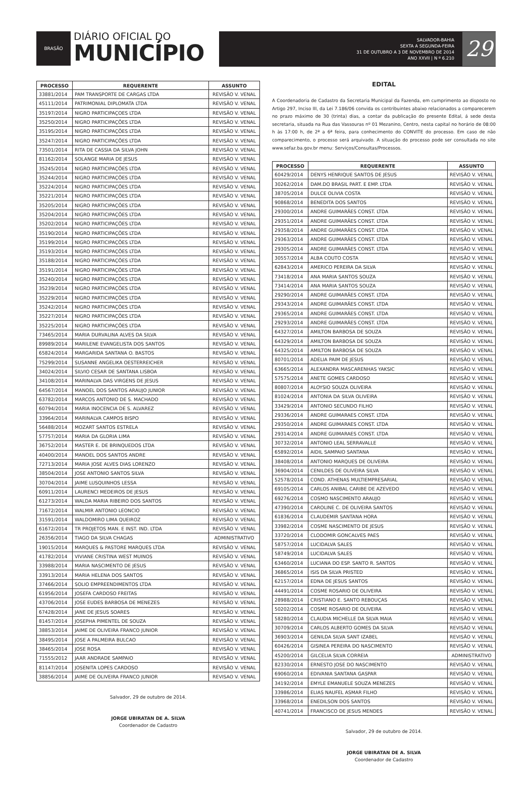BRASÃO
DIÁRIO OFICIAL DO
MUNICÍPIO
SALVADOR-BAHIA
SEXTA A SEGUNDA-FEIRA
31 DE OUTUBRO A 3 DE NOVEMBRO DE 2014
ANO XXVII | N º 6.210
29
| PROCESSO | REQUERENTE | ASSUNTO |
| --- | --- | --- |
| 33881/2014 | PAM TRANSPORTE DE CARGAS LTDA | REVISÃO V. VENAL |
| 45111/2014 | PATRIMONIAL DIPLOMATA LTDA | REVISÃO V. VENAL |
| 35197/2014 | NIGRO PARTICIPAÇOES LTDA | REVISÃO V. VENAL |
| 35250/2014 | NIGRO PARTICIPAÇÕES LTDA | REVISÃO V. VENAL |
| 35195/2014 | NIGRO PARTICIPAÇÕES LTDA | REVISÃO V. VENAL |
| 35247/2014 | NIGRO PARTICIPAÇÕES LTDA | REVISÃO V. VENAL |
| 73501/2014 | RITA DE CASSIA DA SILVA JOHN | REVISÃO V. VENAL |
| 81162/2014 | SOLANGE MARIA DE JESUS | REVISÃO V. VENAL |
| 35245/2014 | NIGRO PARTICIPAÇÕES LTDA | REVISÃO V. VENAL |
| 35244/2014 | NIGRO PARTICIPAÇÕES LTDA | REVISÃO V. VENAL |
| 35224/2014 | NIGRO PARTICIPAÇÕES LTDA | REVISÃO V. VENAL |
| 35221/2014 | NIGRO PARTICIPAÇÕES LTDA | REVISÃO V. VENAL |
| 35205/2014 | NIGRO PARTICIPAÇÕES LTDA | REVISÃO V. VENAL |
| 35204/2014 | NIGRO PARTICIPAÇÕES LTDA | REVISÃO V. VENAL |
| 35202/2014 | NIGRO PARTICIPAÇÕES LTDA | REVISÃO V. VENAL |
| 35190/2014 | NIGRO PARTICIPAÇÕES LTDA | REVISÃO V. VENAL |
| 35199/2014 | NIGRO PARTICIPAÇÕES LTDA | REVISÃO V. VENAL |
| 35193/2014 | NIGRO PARTICIPAÇÕES LTDA | REVISÃO V. VENAL |
| 35188/2014 | NIGRO PARTICIPAÇÕES LTDA | REVISÃO V. VENAL |
| 35191/2014 | NIGRO PARTICIPAÇÕES LTDA | REVISÃO V. VENAL |
| 35240/2014 | NIGRO PARTICIPAÇÕES LTDA | REVISÃO V. VENAL |
| 35239/2014 | NIGRO PARTICIPAÇÕES LTDA | REVISÃO V. VENAL |
| 35229/2014 | NIGRO PARTICIPAÇÕES LTDA | REVISÃO V. VENAL |
| 35242/2014 | NIGRO PARTICIPAÇÕES LTDA | REVISÃO V. VENAL |
| 35227/2014 | NIGRO PARTICIPAÇÕES LTDA | REVISÃO V. VENAL |
| 35225/2014 | NIGRO PARTICIPAÇÕES LTDA | REVISÃO V. VENAL |
| 73465/2014 | MARIA DURVALINA ALVES DA SILVA | REVISÃO V. VENAL |
| 89989/2014 | MARILENE EVANGELISTA DOS SANTOS | REVISÃO V. VENAL |
| 65824/2014 | MARGARIDA SANTANA O. BASTOS | REVISÃO V. VENAL |
| 75299/2014 | SUSANNE ANGELIKA OESTERREICHER | REVISÃO V. VENAL |
| 34024/2014 | SILVIO CESAR DE SANTANA LISBOA | REVISÃO V. VENAL |
| 34108/2014 | MARINALVA DAS VIRGENS DE JESUS | REVISÃO V. VENAL |
| 64567/2014 | MANOEL DOS SANTOS ARAUJO JUNIOR | REVISÃO V. VENAL |
| 63782/2014 | MARCOS ANTONIO DE S. MACHADO | REVISÃO V. VENAL |
| 60794/2014 | MARIA INOCENCIA DE S. ALVAREZ | REVISÃO V. VENAL |
| 33964/2014 | MARINALVA CAMPOS BISPO | REVISÃO V. VENAL |
| 56488/2014 | MOZART SANTOS ESTRELA | REVISÃO V. VENAL |
| 57757/2014 | MARIA DA GLORIA LIMA | REVISÃO V. VENAL |
| 36752/2014 | MASTER E. DE BRINQUEDOS LTDA | REVISÃO V. VENAL |
| 40400/2014 | MANOEL DOS SANTOS ANDRE | REVISÃO V. VENAL |
| 72713/2014 | MARIA JOSE ALVES DIAS LORENZO | REVISÃO V. VENAL |
| 38504/2014 | JOSE ANTONIO SANTOS SILVA | REVISÃO V. VENAL |
| 30704/2014 | JAIME LUSQUINHOS LESSA | REVISÃO V. VENAL |
| 60911/2014 | LAURENCI MEDEIROS DE JESUS | REVISÃO V. VENAL |
| 61273/2014 | WALDA MARIA RIBEIRO DOS SANTOS | REVISÃO V. VENAL |
| 71672/2014 | WALMIR ANTONIO LEONCIO | REVISÃO V. VENAL |
| 31591/2014 | WALDOMIRO LIMA QUEIROZ | REVISÃO V. VENAL |
| 61672/2014 | TR PROJETOS MAN. E INST. IND. LTDA | REVISÃO V. VENAL |
| 26356/2014 | TIAGO DA SILVA CHAGAS | ADMINISTRATIVO |
| 19015/2014 | MARQUES & PASTORE MARQUES LTDA | REVISÃO V. VENAL |
| 41782/2014 | VIVIANE CRISTINA WEST MUINOS | REVISÃO V. VENAL |
| 33988/2014 | MARIA NASCIMENTO DE JESUS | REVISÃO V. VENAL |
| 33913/2014 | MARIA HELENA DOS SANTOS | REVISÃO V. VENAL |
| 37466/2014 | SOLIO EMPREENDIMENTOS LTDA | REVISÃO V. VENAL |
| 61956/2014 | JOSEFA CARDOSO FREITAS | REVISÃO V. VENAL |
| 43706/2014 | JOSE EUDES BARBOSA DE MENEZES | REVISÃO V. VENAL |
| 67428/2014 | JANE DE JESUS SOARES | REVISÃO V. VENAL |
| 81457/2014 | JOSEPHA PIMENTEL DE SOUZA | REVISÃO V. VENAL |
| 38853/2014 | JAIME DE OLIVEIRA FRANCO JUNIOR | REVISÃO V. VENAL |
| 38495/2014 | JOSE A PALMEIRA BULCAO | REVISÃO V. VENAL |
| 38465/2014 | JOSE ROSA | REVISÃO V. VENAL |
| 71555/2012 | JAAR ANDRADE SAMPAIO | REVISÃO V. VENAL |
| 81147/2014 | JOSENITA LOPES CARDOSO | REVISÃO V. VENAL |
| 38856/2014 | JAIME DE OLIVEIRA FRANCO JUNIOR | REVISAO V. VENAL |
Salvador, 29 de outubro de 2014.
JORGE UBIRATAN DE A. SILVA
Coordenador de Cadastro
EDITAL
A Coordenadoria de Cadastro da Secretaria Municipal da Fazenda, em cumprimento ao disposto no Artigo 297, Inciso III, da Lei 7.186/06 convida os contribuintes abaixo relacionados a comparecerem no prazo máximo de 30 (trinta) dias, a contar da publicação do presente Edital, á sede desta secretaria, situada na Rua das Vassouras nº 01 Mezanino, Centro, nesta capital no horário de 08:00 h às 17:00 h, de 2ª a 6ª feira, para conhecimento do CONVITE do processo. Em caso de não comparecimento, o processo será arquivado. A situação do processo pode ser consultada no site www.sefaz.ba.gov.br menu: Serviços/Consultas/Processos.
| PROCESSO | REQUERENTE | ASSUNTO |
| --- | --- | --- |
| 60429/2014 | DENYS HENRIQUE SANTOS DE JESUS | REVISÃO V. VENAL |
| 30262/2014 | DAM.DO BRASIL PART. E EMP. LTDA | REVISÃO V. VENAL |
| 38705/2014 | DULCE OLIVIA COSTA | REVISÃO V. VENAL |
| 90868/2014 | BENEDITA DOS SANTOS | REVISÃO V. VENAL |
| 29300/2014 | ANDRE GUIMARÃES CONST. LTDA | REVISÃO V. VENAL |
| 29351/2014 | ANDRE GUIMARÃES CONST. LTDA | REVISÃO V. VENAL |
| 29358/2014 | ANDRE GUIMARÃES CONST. LTDA | REVISÃO V. VENAL |
| 29363/2014 | ANDRE GUIMARÃES CONST. LTDA | REVISÃO V. VENAL |
| 29305/2014 | ANDRE GUIMARÃES CONST. LTDA | REVISÃO V. VENAL |
| 30557/2014 | ALBA COUTO COSTA | REVISÃO V. VENAL |
| 62843/2014 | AMERICO PEREIRA DA SILVA | REVISÃO V. VENAL |
| 73418/2014 | ANA MARIA SANTOS SOUZA | REVISÃO V. VENAL |
| 73414/2014 | ANA MARIA SANTOS SOUZA | REVISÃO V. VENAL |
| 29290/2014 | ANDRE GUIMARÃES CONST. LTDA | REVISÃO V. VENAL |
| 29343/2014 | ANDRE GUIMARÃES CONST. LTDA | REVISÃO V. VENAL |
| 29365/2014 | ANDRE GUIMARÃES CONST. LTDA | REVISÃO V. VENAL |
| 29293/2014 | ANDRE GUIMARÃES CONST. LTDA | REVISÃO V. VENAL |
| 64327/2014 | AMILTON BARBOSA DE SOUZA | REVISÃO V. VENAL |
| 64329/2014 | AMILTON BARBOSA DE SOUZA | REVISÃO V. VENAL |
| 64325/2014 | AMILTON BARBOSA DE SOUZA | REVISÃO V. VENAL |
| 80701/2014 | ADELIA PAIM DE JESUS | REVISÃO V. VENAL |
| 63665/2014 | ALEXANDRA MASCARENHAS YAKSIC | REVISÃO V. VENAL |
| 57575/2014 | ANETE GOMES CARDOSO | REVISÃO V. VENAL |
| 80807/2014 | ALOYSIO SOUZA OLIVEIRA | REVISÃO V. VENAL |
| 81024/2014 | ANTONIA DA SILVA OLIVEIRA | REVISÃO V. VENAL |
| 33429/2014 | ANTONIO SECUNDO FILHO | REVISÃO V. VENAL |
| 29336/2014 | ANDRE GUIMARAES CONST. LTDA | REVISÃO V. VENAL |
| 29350/2014 | ANDRE GUIMARAES CONST. LTDA | REVISÃO V. VENAL |
| 29314/2014 | ANDRE GUIMARAES CONST. LTDA | REVISÃO V. VENAL |
| 30732/2014 | ANTONIO LEAL SERRAVALLE | REVISÃO V. VENAL |
| 65892/2014 | AIDIL SAMPAIO SANTANA | REVISÃO V. VENAL |
| 38408/2014 | ANTONIO MARQUES DE OLIVEIRA | REVISÃO V. VENAL |
| 36904/2014 | CENILDES DE OLIVEIRA SILVA | REVISÃO V. VENAL |
| 52578/2014 | COND. ATHENAS MULTIEMPRESARIAL | REVISÃO V. VENAL |
| 69105/2014 | CARLOS ANIBAL CARIBE DE AZEVEDO | REVISÃO V. VENAL |
| 69276/2014 | COSMO NASCIMENTO ARAUJO | REVISÃO V. VENAL |
| 47390/2014 | CAROLINE C. DE OLIVEIRA SANTOS | REVISÃO V. VENAL |
| 61836/2014 | CLAUDEMIR SANTANA HORA | REVISÃO V. VENAL |
| 33982/2014 | COSME NASCIMENTO DE JESUS | REVISÃO V. VENAL |
| 33720/2014 | CLODOMIR GONCALVES PAES | REVISÃO V. VENAL |
| 58757/2014 | LUCIDALVA SALES | REVISÃO V. VENAL |
| 58749/2014 | LUCIDALVA SALES | REVISÃO V. VENAL |
| 63460/2014 | LUCIANA DO ESP. SANTO R. SANTOS | REVISÃO V. VENAL |
| 36865/2014 | ISIS DA SILVA PRISTED | REVISÃO V. VENAL |
| 62157/2014 | EDNA DE JESUS SANTOS | REVISÃO V. VENAL |
| 44491/2014 | COSME ROSARIO DE OLIVEIRA | REVISÃO V. VENAL |
| 28988/2014 | CRISTIANO E. SANTO REBOUÇAS | REVISÃO V. VENAL |
| 50202/2014 | COSME ROSARIO DE OLIVEIRA | REVISÃO V. VENAL |
| 58280/2014 | CLAUDIA MICHELLE DA SILVA MAIA | REVISÃO V. VENAL |
| 30709/2014 | CARLOS ALBERTO GOMES DA SILVA | REVISÃO V. VENAL |
| 36903/2014 | GENILDA SILVA SANT IZABEL | REVISÃO V. VENAL |
| 60426/2014 | GISINEA PEREIRA DO NASCIMENTO | REVISÃO V. VENAL |
| 45200/2014 | GILCELIA SILVA CORREIA | ADMINISTRATIVO |
| 82330/2014 | ERNESTO JOSE DO NASCIMENTO | REVISÃO V. VENAL |
| 69060/2014 | EDIVANIA SANTANA GASPAR | REVISÃO V. VENAL |
| 34192/2014 | EMYLE EMANUELE SOUZA MENEZES | REVISÃO V. VENAL |
| 33986/2014 | ELIAS NAUFEL ASMAR FILHO | REVISÃO V. VENAL |
| 33968/2014 | ENEDILSON DOS SANTOS | REVISÃO V. VENAL |
| 40741/2014 | FRANCISCO DE JESUS MENDES | REVISÃO V. VENAL |
Salvador, 29 de outubro de 2014.
JORGE UBIRATAN DE A. SILVA
Coordenador de Cadastro